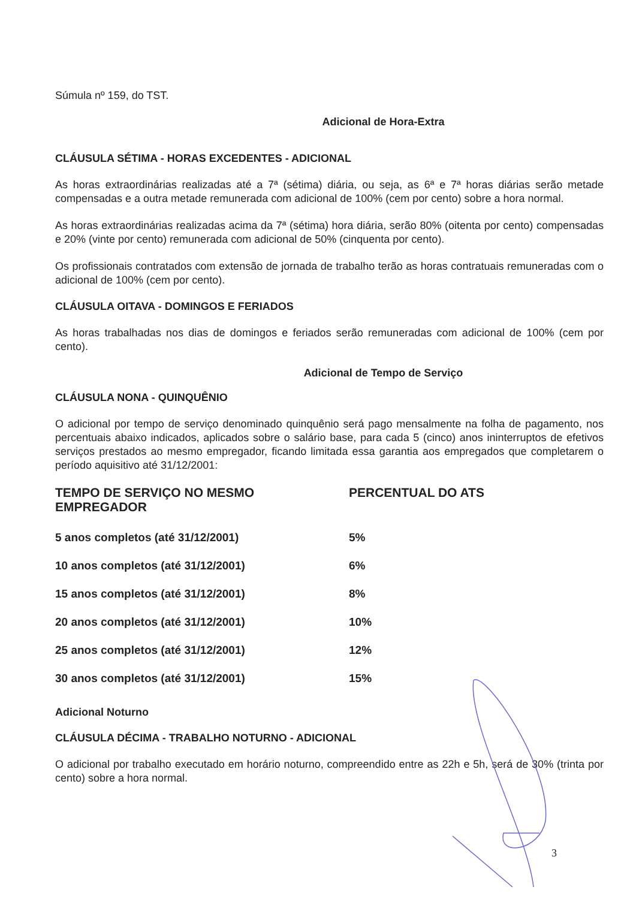Súmula nº 159, do TST.
Adicional de Hora-Extra
CLÁUSULA SÉTIMA - HORAS EXCEDENTES - ADICIONAL
As horas extraordinárias realizadas até a 7ª (sétima) diária, ou seja, as 6ª e 7ª horas diárias serão metade compensadas e a outra metade remunerada com adicional de 100% (cem por cento) sobre a hora normal.
As horas extraordinárias realizadas acima da 7ª (sétima) hora diária, serão 80% (oitenta por cento) compensadas e 20% (vinte por cento) remunerada com adicional de 50% (cinquenta por cento).
Os profissionais contratados com extensão de jornada de trabalho terão as horas contratuais remuneradas com o adicional de 100% (cem por cento).
CLÁUSULA OITAVA - DOMINGOS E FERIADOS
As horas trabalhadas nos dias de domingos e feriados serão remuneradas com adicional de 100% (cem por cento).
Adicional de Tempo de Serviço
CLÁUSULA NONA - QUINQUÊNIO
O adicional por tempo de serviço denominado quinquênio será pago mensalmente na folha de pagamento, nos percentuais abaixo indicados, aplicados sobre o salário base, para cada 5 (cinco) anos ininterruptos de efetivos serviços prestados ao mesmo empregador, ficando limitada essa garantia aos empregados que completarem o período aquisitivo até 31/12/2001:
| TEMPO DE SERVIÇO NO MESMO EMPREGADOR | PERCENTUAL DO ATS |
| --- | --- |
| 5 anos completos (até 31/12/2001) | 5% |
| 10 anos completos (até 31/12/2001) | 6% |
| 15 anos completos (até 31/12/2001) | 8% |
| 20 anos completos (até 31/12/2001) | 10% |
| 25 anos completos (até 31/12/2001) | 12% |
| 30 anos completos (até 31/12/2001) | 15% |
Adicional Noturno
CLÁUSULA DÉCIMA - TRABALHO NOTURNO - ADICIONAL
O adicional por trabalho executado em horário noturno, compreendido entre as 22h e 5h, será de 30% (trinta por cento) sobre a hora normal.
3